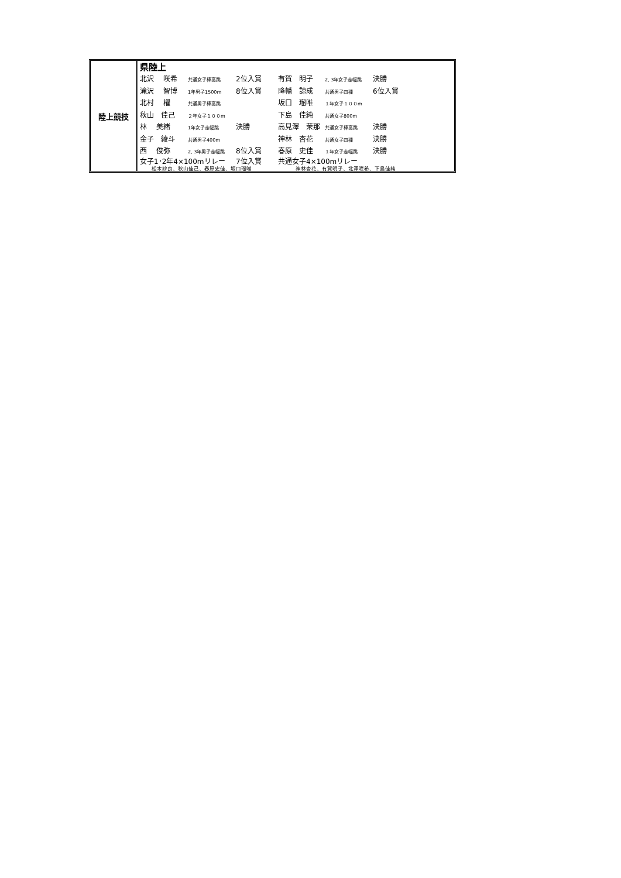陸上競技
県陸上
| 北沢 咲希 | 共通女子棒高跳 | 2位入賞 | 有賀 明子 | 2, 3年女子走幅跳 | 決勝 |
| 滝沢 智博 | 1年男子1500m | 8位入賞 | 降幡 諒成 | 共通男子四種 | 6位入賞 |
| 北村 櫂 | 共通男子棒高跳 | | 坂口 瑠唯 | １年女子１００m | |
| 秋山 佳己 | ２年女子１００m | | 下島 佳純 | 共通女子800m | |
| 林 美緒 | 1年女子走幅跳 | 決勝 | 高見澤 茉那 | 共通女子棒高跳 | 決勝 |
| 金子 綾斗 | 共通男子400m | | 神林 杏花 | 共通女子四種 | 決勝 |
| 西 俊弥 | 2, 3年男子走幅跳 | 8位入賞 | 春原 史佳 | １年女子走幅跳 | 決勝 |
| 女子1･2年4×100mリレー | | 7位入賞 | 共通女子4×100mリレー | | |
| 松木紗良、秋山佳己、春原史佳、坂口瑠唯 | | | 神林杏花、有賀明子、北澤咲希、下島佳純 | | |